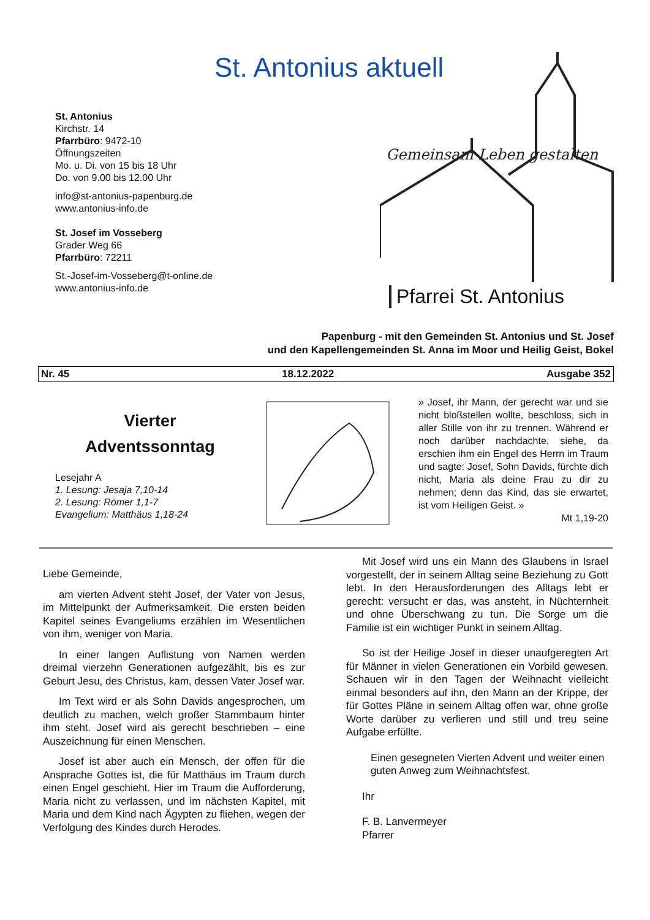St. Antonius aktuell
St. Antonius
Kirchstr. 14
Pfarrbüro: 9472-10
Öffnungszeiten
Mo. u. Di. von 15 bis 18 Uhr
Do. von 9.00 bis 12.00 Uhr
info@st-antonius-papenburg.de
www.antonius-info.de
St. Josef im Vosseberg
Grader Weg 66
Pfarrbüro: 72211
St.-Josef-im-Vosseberg@t-online.de
www.antonius-info.de
Gemeinsam Leben gestalten
Pfarrei St. Antonius
Papenburg - mit den Gemeinden St. Antonius und St. Josef
und den Kapellengemeinden St. Anna im Moor und Heilig Geist, Bokel
Nr. 45 18.12.2022 Ausgabe 352
Vierter
Adventssonntag
Lesejahr A
1. Lesung: Jesaja 7,10-14
2. Lesung: Römer 1,1-7
Evangelium: Matthäus 1,18-24
» Josef, ihr Mann, der gerecht war und sie nicht bloßstellen wollte, beschloss, sich in aller Stille von ihr zu trennen. Während er noch darüber nachdachte, siehe, da erschien ihm ein Engel des Herrn im Traum und sagte: Josef, Sohn Davids, fürchte dich nicht, Maria als deine Frau zu dir zu nehmen; denn das Kind, das sie erwartet, ist vom Heiligen Geist. »
Mt 1,19-20
Liebe Gemeinde,
am vierten Advent steht Josef, der Vater von Jesus, im Mittelpunkt der Aufmerksamkeit. Die ersten beiden Kapitel seines Evangeliums erzählen im Wesentlichen von ihm, weniger von Maria.
In einer langen Auflistung von Namen werden dreimal vierzehn Generationen aufgezählt, bis es zur Geburt Jesu, des Christus, kam, dessen Vater Josef war.
Im Text wird er als Sohn Davids angesprochen, um deutlich zu machen, welch großer Stammbaum hinter ihm steht. Josef wird als gerecht beschrieben – eine Auszeichnung für einen Menschen.
Josef ist aber auch ein Mensch, der offen für die Ansprache Gottes ist, die für Matthäus im Traum durch einen Engel geschieht. Hier im Traum die Aufforderung, Maria nicht zu verlassen, und im nächsten Kapitel, mit Maria und dem Kind nach Ägypten zu fliehen, wegen der Verfolgung des Kindes durch Herodes.
Mit Josef wird uns ein Mann des Glaubens in Israel vorgestellt, der in seinem Alltag seine Beziehung zu Gott lebt. In den Herausforderungen des Alltags lebt er gerecht: versucht er das, was ansteht, in Nüchternheit und ohne Überschwang zu tun. Die Sorge um die Familie ist ein wichtiger Punkt in seinem Alltag.
So ist der Heilige Josef in dieser unaufgeregten Art für Männer in vielen Generationen ein Vorbild gewesen. Schauen wir in den Tagen der Weihnacht vielleicht einmal besonders auf ihn, den Mann an der Krippe, der für Gottes Pläne in seinem Alltag offen war, ohne große Worte darüber zu verlieren und still und treu seine Aufgabe erfüllte.
Einen gesegneten Vierten Advent und weiter einen guten Anweg zum Weihnachtsfest.
Ihr
F. B. Lanvermeyer
Pfarrer